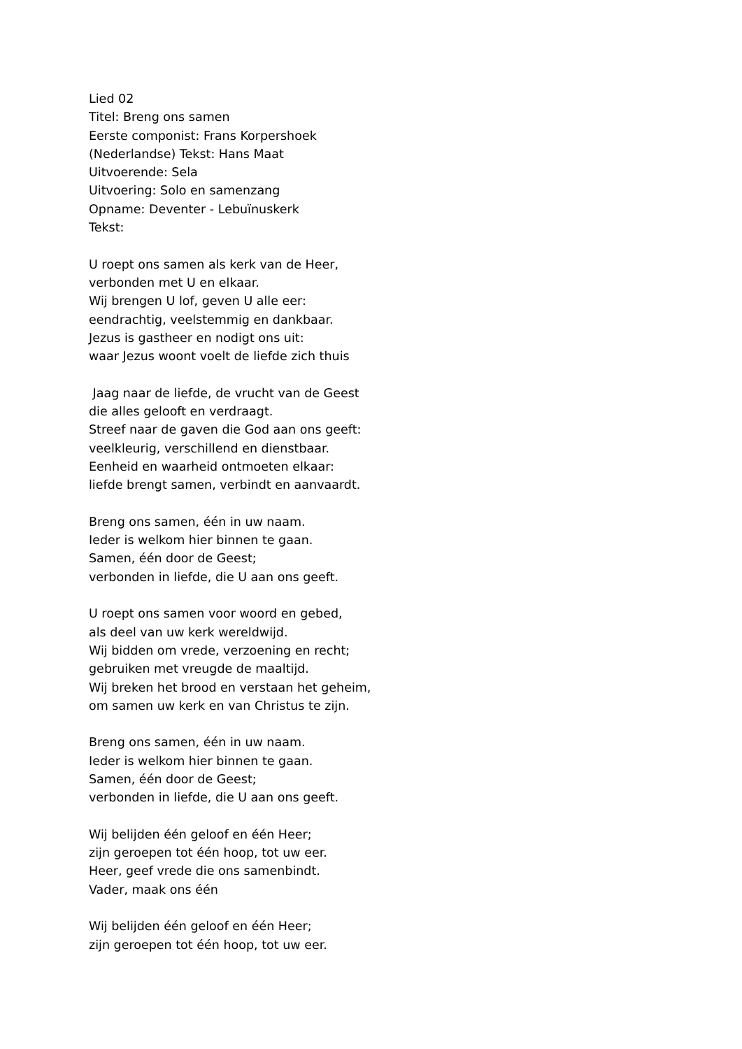Lied 02
Titel: Breng ons samen
Eerste componist: Frans Korpershoek
(Nederlandse) Tekst: Hans Maat
Uitvoerende: Sela
Uitvoering: Solo en samenzang
Opname: Deventer - Lebuïnuskerk
Tekst:
U roept ons samen als kerk van de Heer,
verbonden met U en elkaar.
Wij brengen U lof, geven U alle eer:
eendrachtig, veelstemmig en dankbaar.
Jezus is gastheer en nodigt ons uit:
waar Jezus woont voelt de liefde zich thuis
Jaag naar de liefde, de vrucht van de Geest
die alles gelooft en verdraagt.
Streef naar de gaven die God aan ons geeft:
veelkleurig, verschillend en dienstbaar.
Eenheid en waarheid ontmoeten elkaar:
liefde brengt samen, verbindt en aanvaardt.
Breng ons samen, één in uw naam.
Ieder is welkom hier binnen te gaan.
Samen, één door de Geest;
verbonden in liefde, die U aan ons geeft.
U roept ons samen voor woord en gebed,
als deel van uw kerk wereldwijd.
Wij bidden om vrede, verzoening en recht;
gebruiken met vreugde de maaltijd.
Wij breken het brood en verstaan het geheim,
om samen uw kerk en van Christus te zijn.
Breng ons samen, één in uw naam.
Ieder is welkom hier binnen te gaan.
Samen, één door de Geest;
verbonden in liefde, die U aan ons geeft.
Wij belijden één geloof en één Heer;
zijn geroepen tot één hoop, tot uw eer.
Heer, geef vrede die ons samenbindt.
Vader, maak ons één
Wij belijden één geloof en één Heer;
zijn geroepen tot één hoop, tot uw eer.